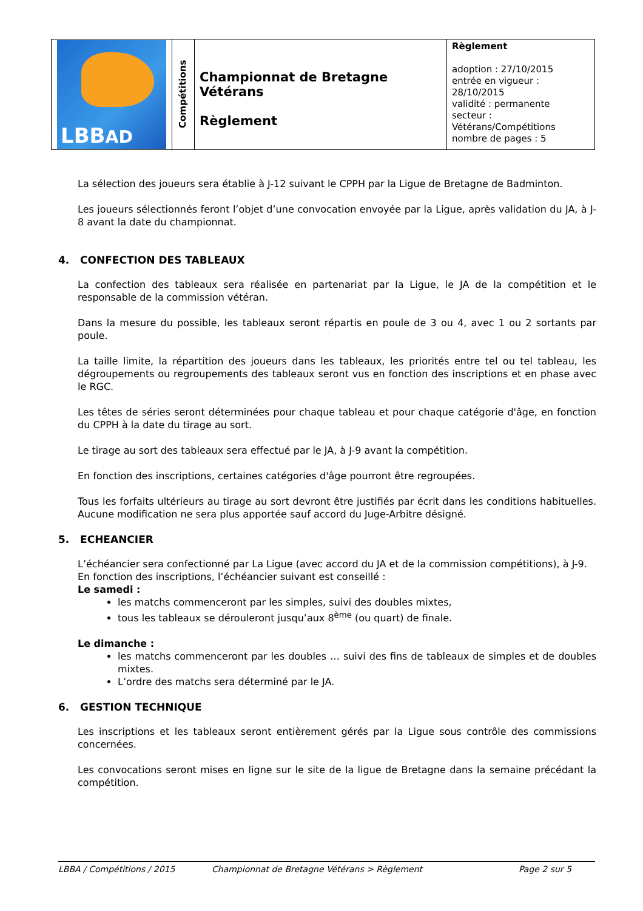| LBB AD | Compétitions | Championnat de Bretagne Vétérans Règlement | Règlement adoption : 27/10/2015 entrée en vigueur : 28/10/2015 validité : permanente secteur : Vétérans/Compétitions nombre de pages : 5 |
La sélection des joueurs sera établie à J-12 suivant le CPPH par la Ligue de Bretagne de Badminton.
Les joueurs sélectionnés feront l’objet d’une convocation envoyée par la Ligue, après validation du JA, à J-8 avant la date du championnat.
4. CONFECTION DES TABLEAUX
La confection des tableaux sera réalisée en partenariat par la Ligue, le JA de la compétition et le responsable de la commission vétéran.
Dans la mesure du possible, les tableaux seront répartis en poule de 3 ou 4, avec 1 ou 2 sortants par poule.
La taille limite, la répartition des joueurs dans les tableaux, les priorités entre tel ou tel tableau, les dégroupements ou regroupements des tableaux seront vus en fonction des inscriptions et en phase avec le RGC.
Les têtes de séries seront déterminées pour chaque tableau et pour chaque catégorie d'âge, en fonction du CPPH à la date du tirage au sort.
Le tirage au sort des tableaux sera effectué par le JA, à J-9 avant la compétition.
En fonction des inscriptions, certaines catégories d'âge pourront être regroupées.
Tous les forfaits ultérieurs au tirage au sort devront être justifiés par écrit dans les conditions habituelles. Aucune modification ne sera plus apportée sauf accord du Juge-Arbitre désigné.
5. ECHEANCIER
L’échéancier sera confectionné par La Ligue (avec accord du JA et de la commission compétitions), à J-9.
En fonction des inscriptions, l’échéancier suivant est conseillé :
Le samedi :
les matchs commenceront par les simples, suivi des doubles mixtes,
tous les tableaux se dérouleront jusqu’aux 8<sup>ème</sup> (ou quart) de finale.
Le dimanche :
les matchs commenceront par les doubles … suivi des fins de tableaux de simples et de doubles mixtes.
L’ordre des matchs sera déterminé par le JA.
6. GESTION TECHNIQUE
Les inscriptions et les tableaux seront entièrement gérés par la Ligue sous contrôle des commissions concernées.
Les convocations seront mises en ligne sur le site de la ligue de Bretagne dans la semaine précédant la compétition.
LBBA / Compétitions / 2015 Championnat de Bretagne Vétérans > Règlement Page 2 sur 5